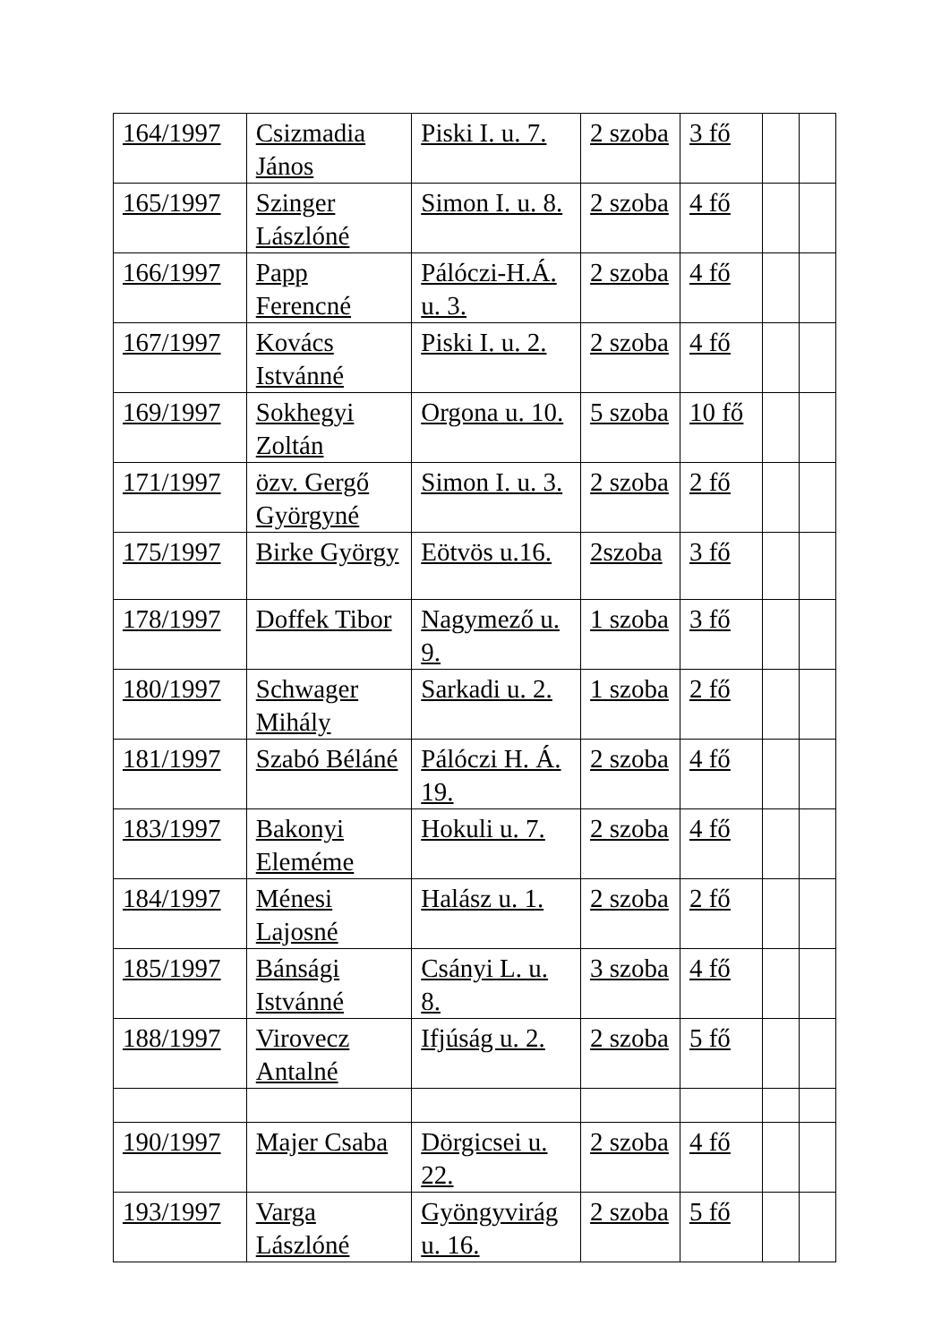| 164/1997 | Csizmadia János | Piski I. u. 7. | 2 szoba | 3 fő | | |
| 165/1997 | Szinger Lászlóné | Simon I. u. 8. | 2 szoba | 4 fő | | |
| 166/1997 | Papp Ferencné | Pálóczi-H.Á. u. 3. | 2 szoba | 4 fő | | |
| 167/1997 | Kovács Istvánné | Piski I. u. 2. | 2 szoba | 4 fő | | |
| 169/1997 | Sokhegyi Zoltán | Orgona u. 10. | 5 szoba | 10 fő | | |
| 171/1997 | özv. Gergő Györgyné | Simon I. u. 3. | 2 szoba | 2 fő | | |
| 175/1997 | Birke György | Eötvös u.16. | 2szoba | 3 fő | | |
| 178/1997 | Doffek Tibor | Nagymező u. 9. | 1 szoba | 3 fő | | |
| 180/1997 | Schwager Mihály | Sarkadi u. 2. | 1 szoba | 2 fő | | |
| 181/1997 | Szabó Béláné | Pálóczi H. Á. 19. | 2 szoba | 4 fő | | |
| 183/1997 | Bakonyi Eleméme | Hokuli u. 7. | 2 szoba | 4 fő | | |
| 184/1997 | Ménesi Lajosné | Halász u. 1. | 2 szoba | 2 fő | | |
| 185/1997 | Bánsági Istvánné | Csányi L. u. 8. | 3 szoba | 4 fő | | |
| 188/1997 | Virovecz Antalné | Ifjúság u. 2. | 2 szoba | 5 fő | | |
| 190/1997 | Majer Csaba | Dörgicsei u. 22. | 2 szoba | 4 fő | | |
| 193/1997 | Varga Lászlóné | Gyöngyvirág u. 16. | 2 szoba | 5 fő | | |